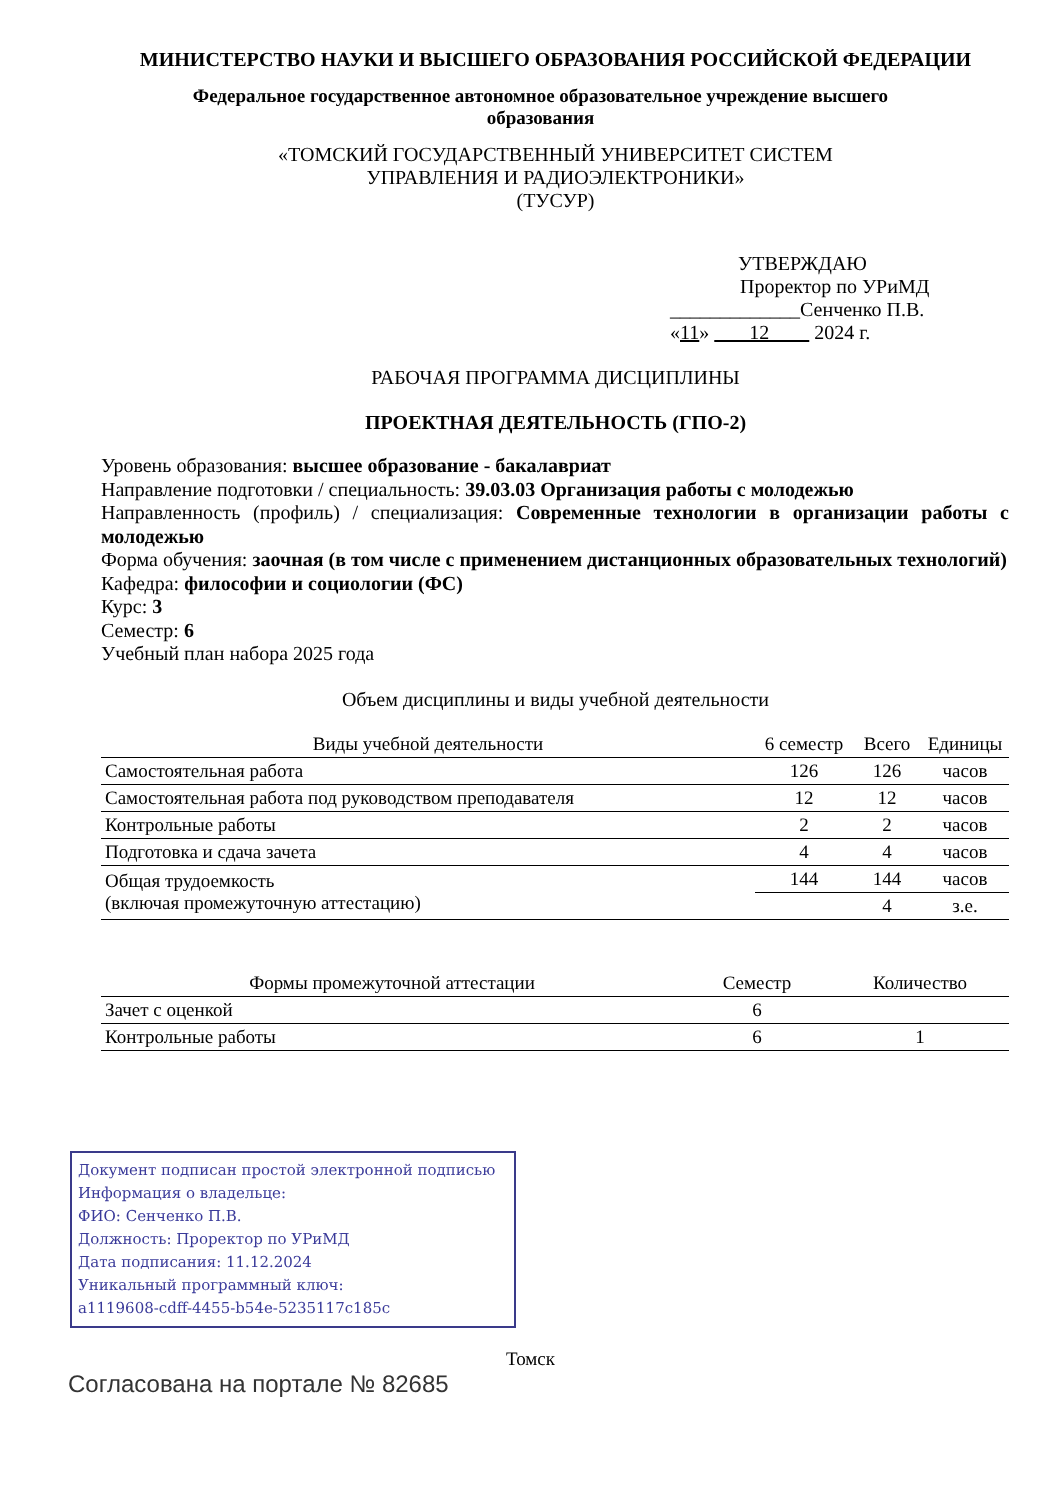МИНИСТЕРСТВО НАУКИ И ВЫСШЕГО ОБРАЗОВАНИЯ РОССИЙСКОЙ ФЕДЕРАЦИИ
Федеральное государственное автономное образовательное учреждение высшего образования
«ТОМСКИЙ ГОСУДАРСТВЕННЫЙ УНИВЕРСИТЕТ СИСТЕМ
УПРАВЛЕНИЯ И РАДИОЭЛЕКТРОНИКИ»
(ТУСУР)
УТВЕРЖДАЮ
Проректор по УРиМД
_____________Сенченко П.В.
«11» 12 2024 г.
РАБОЧАЯ ПРОГРАММА ДИСЦИПЛИНЫ
ПРОЕКТНАЯ ДЕЯТЕЛЬНОСТЬ (ГПО-2)
Уровень образования: высшее образование - бакалавриат
Направление подготовки / специальность: 39.03.03 Организация работы с молодежью
Направленность (профиль) / специализация: Современные технологии в организации работы с молодежью
Форма обучения: заочная (в том числе с применением дистанционных образовательных технологий)
Кафедра: философии и социологии (ФС)
Курс: 3
Семестр: 6
Учебный план набора 2025 года
Объем дисциплины и виды учебной деятельности
| Виды учебной деятельности | 6 семестр | Всего | Единицы |
| --- | --- | --- | --- |
| Самостоятельная работа | 126 | 126 | часов |
| Самостоятельная работа под руководством преподавателя | 12 | 12 | часов |
| Контрольные работы | 2 | 2 | часов |
| Подготовка и сдача зачета | 4 | 4 | часов |
| Общая трудоемкость (включая промежуточную аттестацию) | 144 | 144 | часов |
| | | 4 | з.е. |
| Формы промежуточной аттестации | Семестр | Количество |
| --- | --- | --- |
| Зачет с оценкой | 6 | |
| Контрольные работы | 6 | 1 |
Документ подписан простой электронной подписью
Информация о владельце:
ФИО: Сенченко П.В.
Должность: Проректор по УРиМД
Дата подписания: 11.12.2024
Уникальный программный ключ:
a1119608-cdff-4455-b54e-5235117c185c
Томск
Согласована на портале № 82685